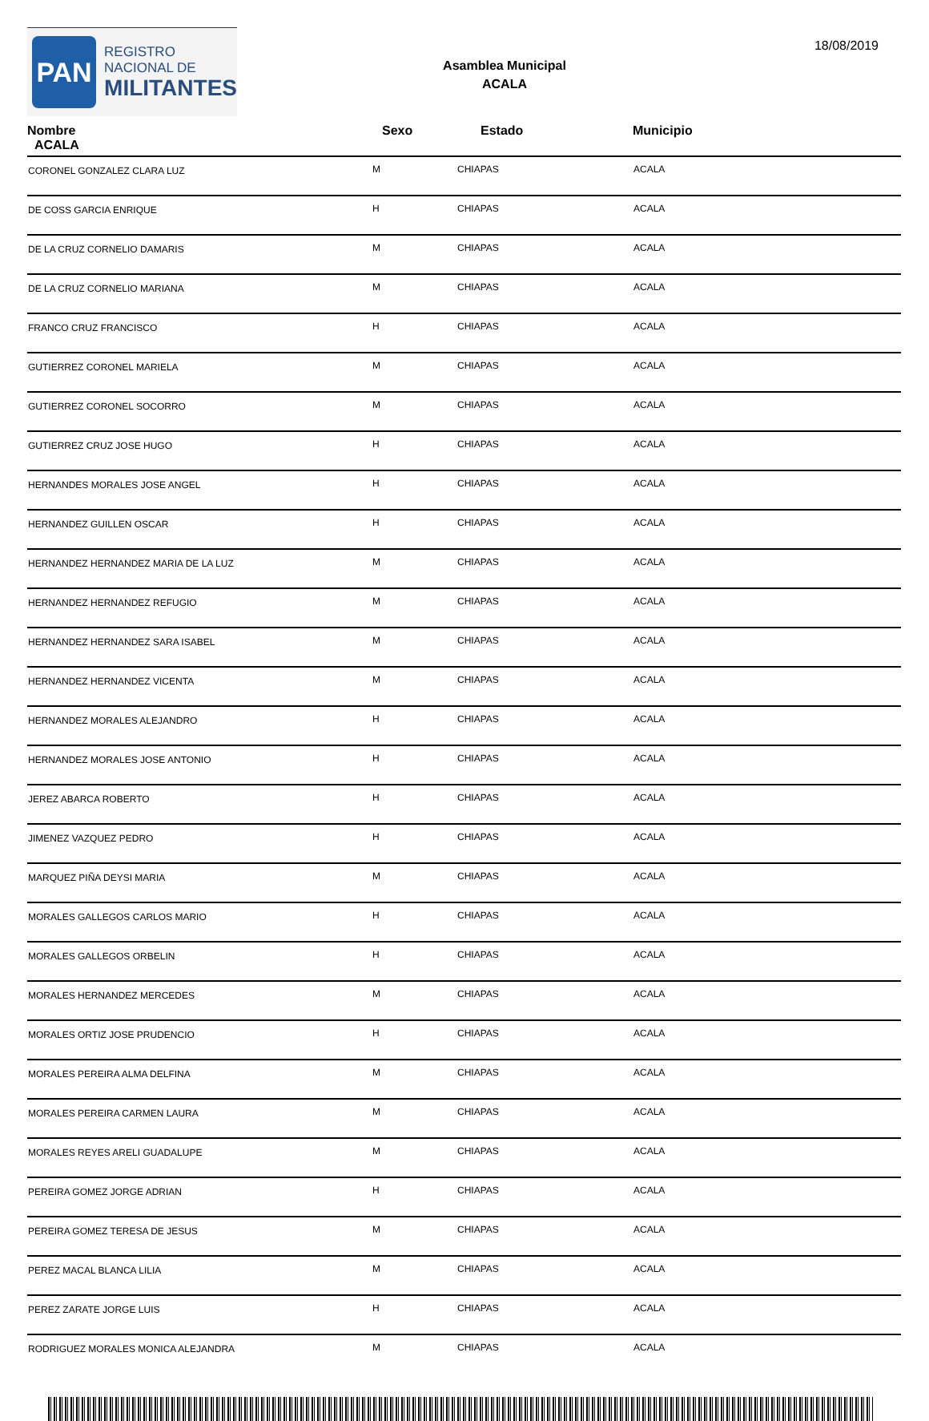PAN
REGISTRO
NACIONAL DE
MILITANTES
Asamblea Municipal
ACALA
18/08/2019
| Nombre ACALA | Sexo | Estado | Municipio |
| --- | --- | --- | --- |
| CORONEL GONZALEZ CLARA LUZ | M | CHIAPAS | ACALA |
| DE COSS GARCIA ENRIQUE | H | CHIAPAS | ACALA |
| DE LA CRUZ CORNELIO DAMARIS | M | CHIAPAS | ACALA |
| DE LA CRUZ CORNELIO MARIANA | M | CHIAPAS | ACALA |
| FRANCO CRUZ FRANCISCO | H | CHIAPAS | ACALA |
| GUTIERREZ CORONEL MARIELA | M | CHIAPAS | ACALA |
| GUTIERREZ CORONEL SOCORRO | M | CHIAPAS | ACALA |
| GUTIERREZ CRUZ JOSE HUGO | H | CHIAPAS | ACALA |
| HERNANDES MORALES JOSE ANGEL | H | CHIAPAS | ACALA |
| HERNANDEZ GUILLEN OSCAR | H | CHIAPAS | ACALA |
| HERNANDEZ HERNANDEZ MARIA DE LA LUZ | M | CHIAPAS | ACALA |
| HERNANDEZ HERNANDEZ REFUGIO | M | CHIAPAS | ACALA |
| HERNANDEZ HERNANDEZ SARA ISABEL | M | CHIAPAS | ACALA |
| HERNANDEZ HERNANDEZ VICENTA | M | CHIAPAS | ACALA |
| HERNANDEZ MORALES ALEJANDRO | H | CHIAPAS | ACALA |
| HERNANDEZ MORALES JOSE ANTONIO | H | CHIAPAS | ACALA |
| JEREZ ABARCA ROBERTO | H | CHIAPAS | ACALA |
| JIMENEZ VAZQUEZ PEDRO | H | CHIAPAS | ACALA |
| MARQUEZ PIÑA DEYSI MARIA | M | CHIAPAS | ACALA |
| MORALES GALLEGOS CARLOS MARIO | H | CHIAPAS | ACALA |
| MORALES GALLEGOS ORBELIN | H | CHIAPAS | ACALA |
| MORALES HERNANDEZ MERCEDES | M | CHIAPAS | ACALA |
| MORALES ORTIZ JOSE PRUDENCIO | H | CHIAPAS | ACALA |
| MORALES PEREIRA ALMA DELFINA | M | CHIAPAS | ACALA |
| MORALES PEREIRA CARMEN LAURA | M | CHIAPAS | ACALA |
| MORALES REYES ARELI GUADALUPE | M | CHIAPAS | ACALA |
| PEREIRA GOMEZ JORGE ADRIAN | H | CHIAPAS | ACALA |
| PEREIRA GOMEZ TERESA DE JESUS | M | CHIAPAS | ACALA |
| PEREZ MACAL BLANCA LILIA | M | CHIAPAS | ACALA |
| PEREZ ZARATE JORGE LUIS | H | CHIAPAS | ACALA |
| RODRIGUEZ MORALES MONICA ALEJANDRA | M | CHIAPAS | ACALA |